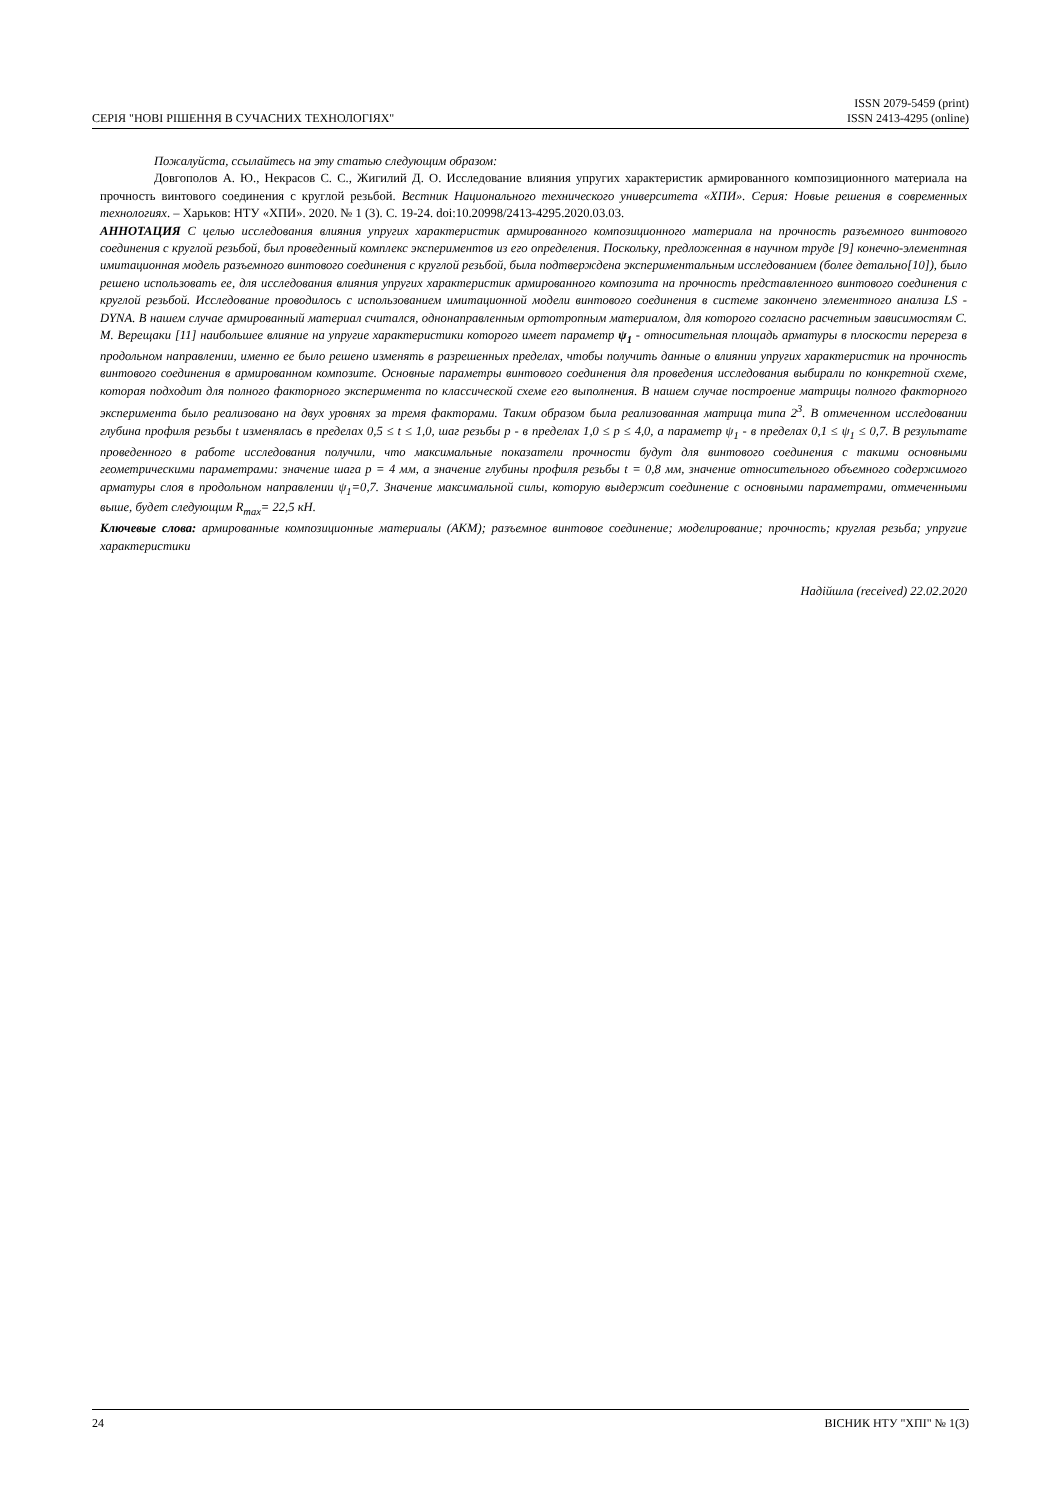СЕРІЯ "НОВІ РІШЕННЯ В СУЧАСНИХ ТЕХНОЛОГІЯХ"
ISSN 2079-5459 (print)
ISSN 2413-4295 (online)
Пожалуйста, ссылайтесь на эту статью следующим образом:
Довгополов А. Ю., Некрасов С. С., Жигилий Д. О. Исследование влияния упругих характеристик армированного композиционного материала на прочность винтового соединения с круглой резьбой. Вестник Национального технического университета «ХПИ». Серия: Новые решения в современных технологиях. – Харьков: НТУ «ХПИ». 2020. № 1 (3). С. 19-24. doi:10.20998/2413-4295.2020.03.03.
АННОТАЦИЯ С целью исследования влияния упругих характеристик армированного композиционного материала на прочность разъемного винтового соединения с круглой резьбой, был проведенный комплекс экспериментов из его определения. Поскольку, предложенная в научном труде [9] конечно-элементная имитационная модель разъемного винтового соединения с круглой резьбой, была подтверждена экспериментальным исследованием (более детально[10]), было решено использовать ее, для исследования влияния упругих характеристик армированного композита на прочность представленного винтового соединения с круглой резьбой. Исследование проводилось с использованием имитационной модели винтового соединения в системе закончено элементного анализа LS - DYNA. В нашем случае армированный материал считался, однонаправленным ортотропным материалом, для которого согласно расчетным зависимостям С. М. Верещаки [11] наибольшее влияние на упругие характеристики которого имеет параметр ψ<sub>1</sub> - относительная площадь арматуры в плоскости перереза в продольном направлении, именно ее было решено изменять в разрешенных пределах, чтобы получить данные о влиянии упругих характеристик на прочность винтового соединения в армированном композите. Основные параметры винтового соединения для проведения исследования выбирали по конкретной схеме, которая подходит для полного факторного эксперимента по классической схеме его выполнения. В нашем случае построение матрицы полного факторного эксперимента было реализовано на двух уровнях за тремя факторами. Таким образом была реализованная матрица типа 2<sup>3</sup>. В отмеченном исследовании глубина профиля резьбы t изменялась в пределах 0,5 ≤ t ≤ 1,0, шаг резьбы p - в пределах 1,0 ≤ p ≤ 4,0, а параметр ψ<sub>1</sub> - в пределах 0,1 ≤ ψ<sub>1</sub> ≤ 0,7. В результате проведенного в работе исследования получили, что максимальные показатели прочности будут для винтового соединения с такими основными геометрическими параметрами: значение шага p = 4 мм, а значение глубины профиля резьбы t = 0,8 мм, значение относительного объемного содержимого арматуры слоя в продольном направлении ψ<sub>1</sub>=0,7. Значение максимальной силы, которую выдержит соединение с основными параметрами, отмеченными выше, будет следующим R<sub>max</sub>= 22,5 кН.
Ключевые слова: армированные композиционные материалы (АКМ); разъемное винтовое соединение; моделирование; прочность; круглая резьба; упругие характеристики
Надійшла (received) 22.02.2020
24 ВІСНИК НТУ "ХПІ" № 1(3)